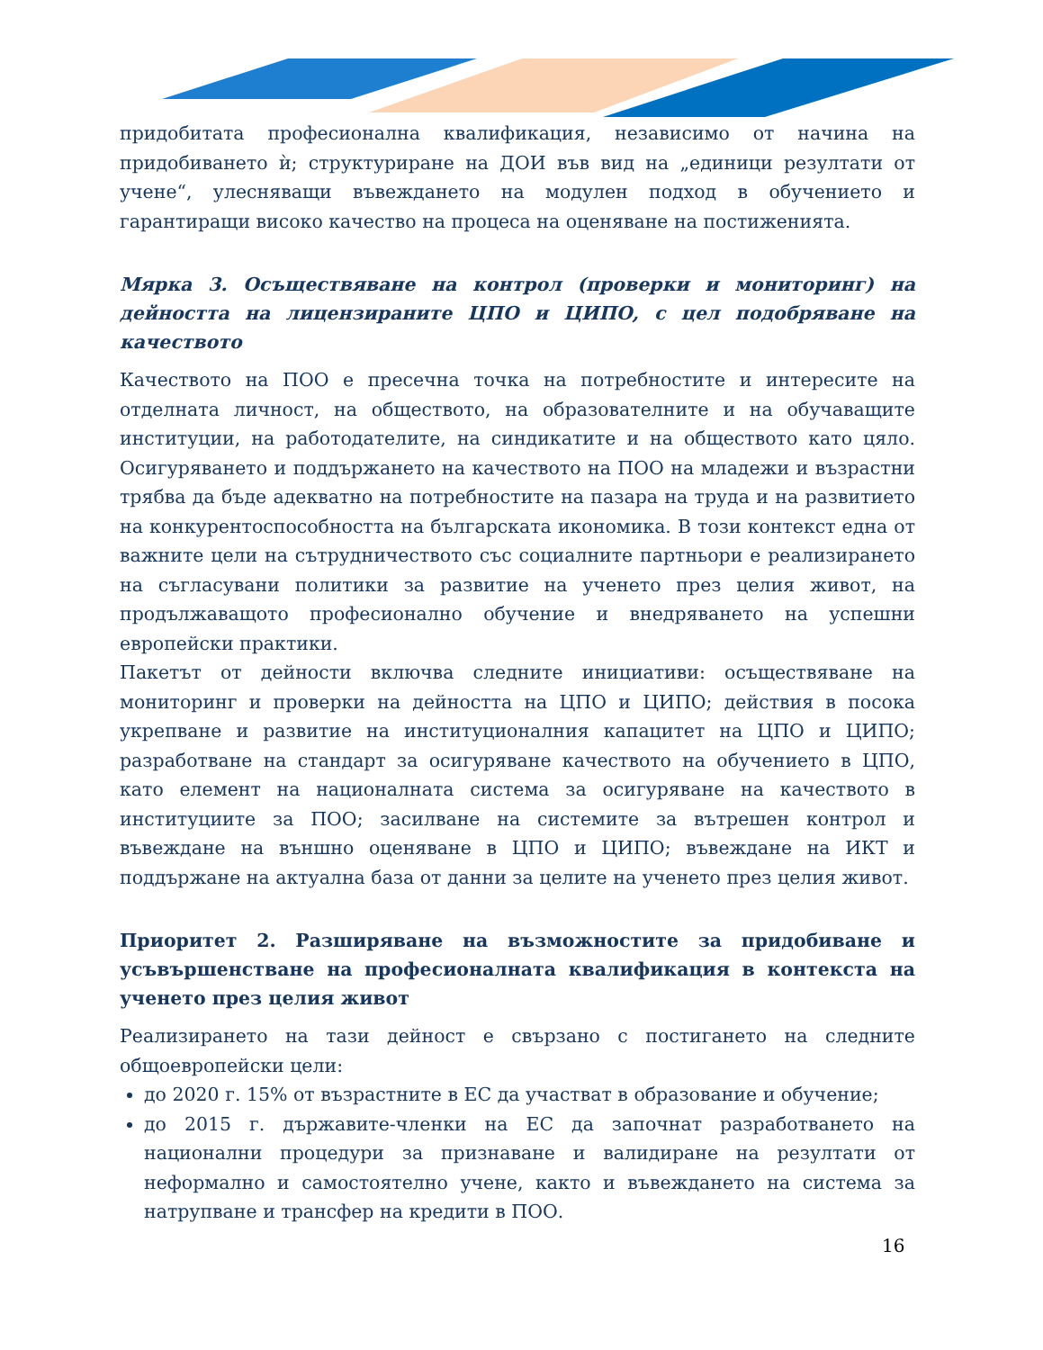придобитата професионална квалификация, независимо от начина на придобиването ѝ; структуриране на ДОИ във вид на „единици резултати от учене“, улесняващи въвеждането на модулен подход в обучението и гарантиращи високо качество на процеса на оценяване на постиженията.
Мярка 3. Осъществяване на контрол (проверки и мониторинг) на дейността на лицензираните ЦПО и ЦИПО, с цел подобряване на качеството
Качеството на ПОО е пресечна точка на потребностите и интересите на отделната личност, на обществото, на образователните и на обучаващите институции, на работодателите, на синдикатите и на обществото като цяло. Осигуряването и поддържането на качеството на ПОО на младежи и възрастни трябва да бъде адекватно на потребностите на пазара на труда и на развитието на конкурентоспособността на българската икономика. В този контекст една от важните цели на сътрудничеството със социалните партньори е реализирането на съгласувани политики за развитие на ученето през целия живот, на продължаващото професионално обучение и внедряването на успешни европейски практики.
Пакетът от дейности включва следните инициативи: осъществяване на мониторинг и проверки на дейността на ЦПО и ЦИПО; действия в посока укрепване и развитие на институционалния капацитет на ЦПО и ЦИПО; разработване на стандарт за осигуряване качеството на обучението в ЦПО, като елемент на националната система за осигуряване на качеството в институциите за ПОО; засилване на системите за вътрешен контрол и въвеждане на външно оценяване в ЦПО и ЦИПО; въвеждане на ИКТ и поддържане на актуална база от данни за целите на ученето през целия живот.
Приоритет 2. Разширяване на възможностите за придобиване и усъвършенстване на професионалната квалификация в контекста на ученето през целия живот
Реализирането на тази дейност е свързано с постигането на следните общоевропейски цели:
до 2020 г. 15% от възрастните в ЕС да участват в образование и обучение;
до 2015 г. държавите-членки на ЕС да започнат разработването на национални процедури за признаване и валидиране на резултати от неформално и самостоятелно учене, както и въвеждането на система за натрупване и трансфер на кредити в ПОО.
16